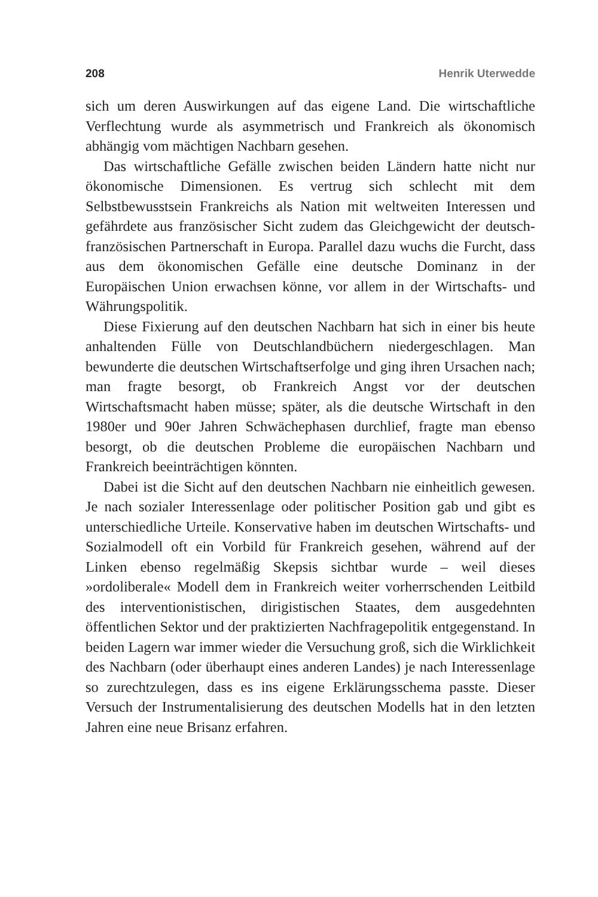208 Henrik Uterwedde
sich um deren Auswirkungen auf das eigene Land. Die wirtschaftliche Verflechtung wurde als asymmetrisch und Frankreich als ökonomisch abhängig vom mächtigen Nachbarn gesehen.
Das wirtschaftliche Gefälle zwischen beiden Ländern hatte nicht nur ökonomische Dimensionen. Es vertrug sich schlecht mit dem Selbstbewusstsein Frankreichs als Nation mit weltweiten Interessen und gefährdete aus französischer Sicht zudem das Gleichgewicht der deutsch-französischen Partnerschaft in Europa. Parallel dazu wuchs die Furcht, dass aus dem ökonomischen Gefälle eine deutsche Dominanz in der Europäischen Union erwachsen könne, vor allem in der Wirtschafts- und Währungspolitik.
Diese Fixierung auf den deutschen Nachbarn hat sich in einer bis heute anhaltenden Fülle von Deutschlandbüchern niedergeschlagen. Man bewunderte die deutschen Wirtschaftserfolge und ging ihren Ursachen nach; man fragte besorgt, ob Frankreich Angst vor der deutschen Wirtschaftsmacht haben müsse; später, als die deutsche Wirtschaft in den 1980er und 90er Jahren Schwächephasen durchlief, fragte man ebenso besorgt, ob die deutschen Probleme die europäischen Nachbarn und Frankreich beeinträchtigen könnten.
Dabei ist die Sicht auf den deutschen Nachbarn nie einheitlich gewesen. Je nach sozialer Interessenlage oder politischer Position gab und gibt es unterschiedliche Urteile. Konservative haben im deutschen Wirtschafts- und Sozialmodell oft ein Vorbild für Frankreich gesehen, während auf der Linken ebenso regelmäßig Skepsis sichtbar wurde – weil dieses »ordoliberale« Modell dem in Frankreich weiter vorherrschenden Leitbild des interventionistischen, dirigistischen Staates, dem ausgedehnten öffentlichen Sektor und der praktizierten Nachfragepolitik entgegenstand. In beiden Lagern war immer wieder die Versuchung groß, sich die Wirklichkeit des Nachbarn (oder überhaupt eines anderen Landes) je nach Interessenlage so zurechtzulegen, dass es ins eigene Erklärungsschema passte. Dieser Versuch der Instrumentalisierung des deutschen Modells hat in den letzten Jahren eine neue Brisanz erfahren.